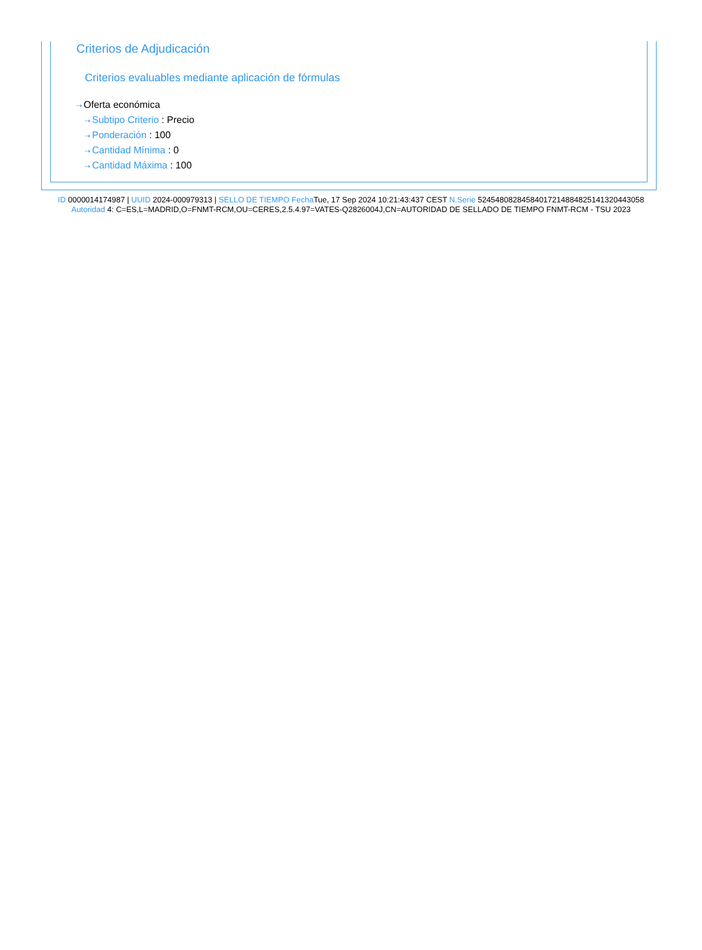Criterios de Adjudicación
Criterios evaluables mediante aplicación de fórmulas
⇢ Oferta económica
⇢ Subtipo Criterio : Precio
⇢ Ponderación : 100
⇢ Cantidad Mínima : 0
⇢ Cantidad Máxima : 100
ID 0000014174987 | UUID 2024-000979313 | SELLO DE TIEMPO Fecha Tue, 17 Sep 2024 10:21:43:437 CEST N.Serie 524548082845840172148848251413204430​58 Autoridad 4: C=ES,L=MADRID,O=FNMT-RCM,OU=CERES,2.5.4.97=VATES-Q2826004J,CN=AUTORIDAD DE SELLADO DE TIEMPO FNMT-RCM - TSU 2023